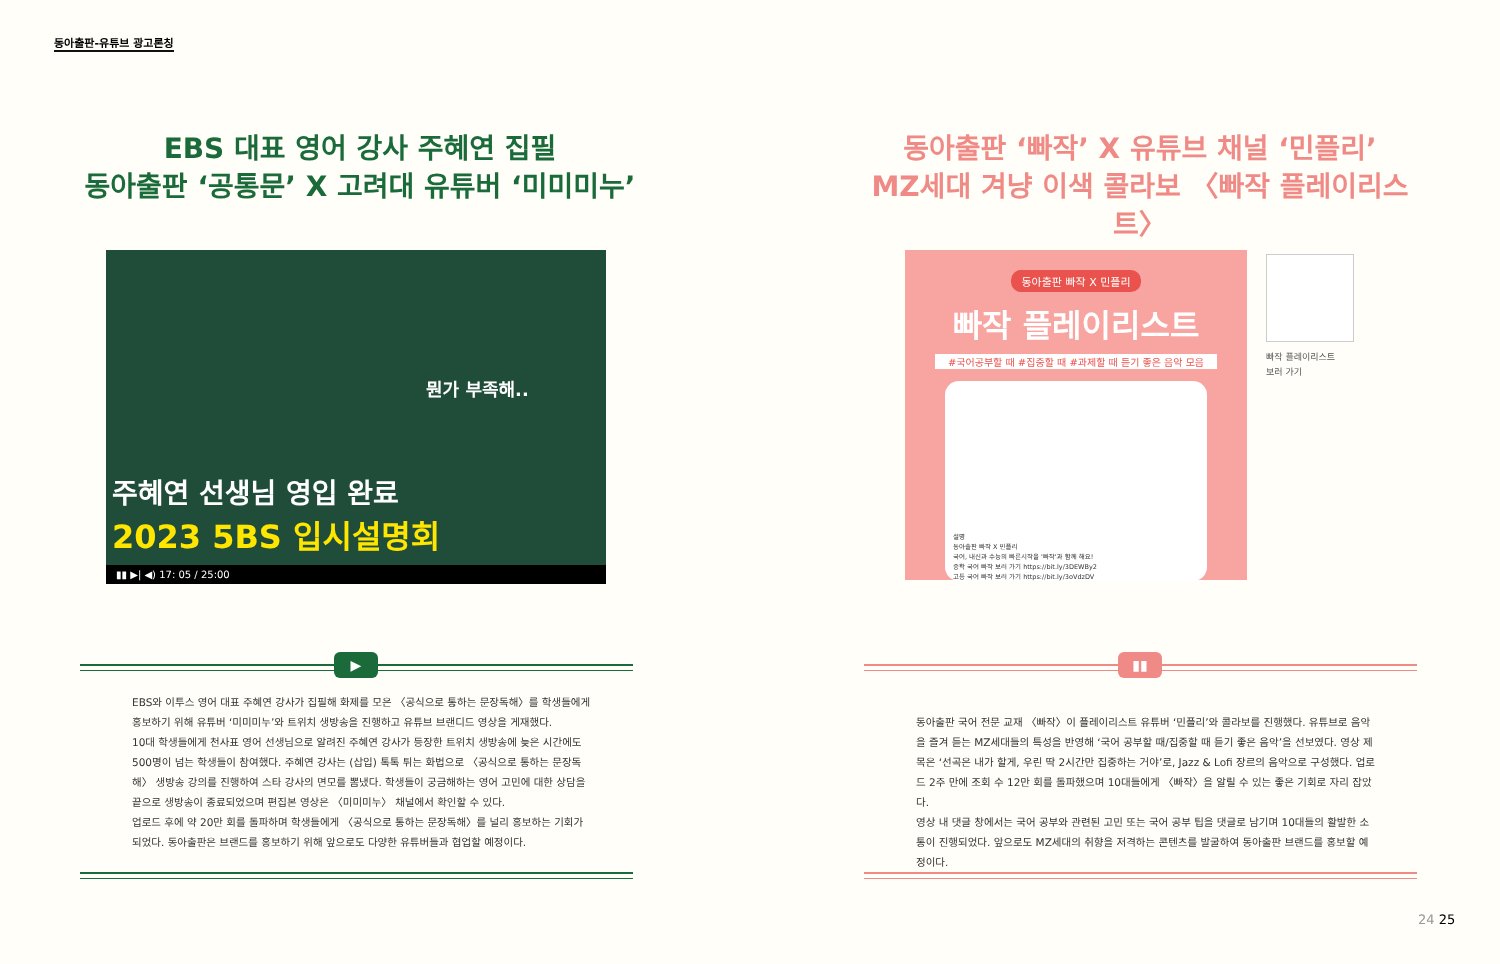동아출판-유튜브 광고론칭
EBS 대표 영어 강사 주혜연 집필
동아출판 ‘공통문’ X 고려대 유튜버 ‘미미미누’
동아출판 ‘빠작’ X 유튜브 채널 ‘민플리’
MZ세대 겨냥 이색 콜라보 〈빠작 플레이리스트〉
뭔가 부족해..
주혜연 선생님 영입 완료
2023 5BS 입시설명회
▮▮ ▶| ◀) 17: 05 / 25:00
동아출판 빠작 X 민플리
빠작 플레이리스트
#국어공부할 때 #집중할 때 #과제할 때 듣기 좋은 음악 모음
설명
동아출판 빠작 X 민플리
국어, 내신과 수능의 빠른시작을 '빠작'과 함께 해요!
중학 국어 빠작 보러 가기 https://bit.ly/3DEWBy2
고등 국어 빠작 보러 가기 https://bit.ly/3oVdzDV
빠작 플레이리스트
보러 가기
▶ ▮▮
EBS와 이투스 영어 대표 주혜연 강사가 집필해 화제를 모은 〈공식으로 통하는 문장독해〉를 학생들에게 홍보하기 위해 유튜버 ‘미미미누’와 트위치 생방송을 진행하고 유튜브 브랜디드 영상을 게재했다.
10대 학생들에게 천사표 영어 선생님으로 알려진 주혜연 강사가 등장한 트위치 생방송에 늦은 시간에도 500명이 넘는 학생들이 참여했다. 주혜연 강사는 (삽입) 톡톡 튀는 화법으로 〈공식으로 통하는 문장독해〉 생방송 강의를 진행하여 스타 강사의 면모를 뽐냈다. 학생들이 궁금해하는 영어 고민에 대한 상담을 끝으로 생방송이 종료되었으며 편집본 영상은 〈미미미누〉 채널에서 확인할 수 있다.
업로드 후에 약 20만 회를 돌파하며 학생들에게 〈공식으로 통하는 문장독해〉를 널리 홍보하는 기회가 되었다. 동아출판은 브랜드를 홍보하기 위해 앞으로도 다양한 유튜버들과 협업할 예정이다.
동아출판 국어 전문 교재 〈빠작〉이 플레이리스트 유튜버 ‘민플리’와 콜라보를 진행했다. 유튜브로 음악을 즐겨 듣는 MZ세대들의 특성을 반영해 ‘국어 공부할 때/집중할 때 듣기 좋은 음악’을 선보였다. 영상 제목은 ‘선곡은 내가 할게, 우린 딱 2시간만 집중하는 거야’로, Jazz & Lofi 장르의 음악으로 구성했다. 업로드 2주 만에 조회 수 12만 회를 돌파했으며 10대들에게 〈빠작〉을 알릴 수 있는 좋은 기회로 자리 잡았다.
영상 내 댓글 창에서는 국어 공부와 관련된 고민 또는 국어 공부 팁을 댓글로 남기며 10대들의 활발한 소통이 진행되었다. 앞으로도 MZ세대의 취향을 저격하는 콘텐츠를 발굴하여 동아출판 브랜드를 홍보할 예정이다.
24 25